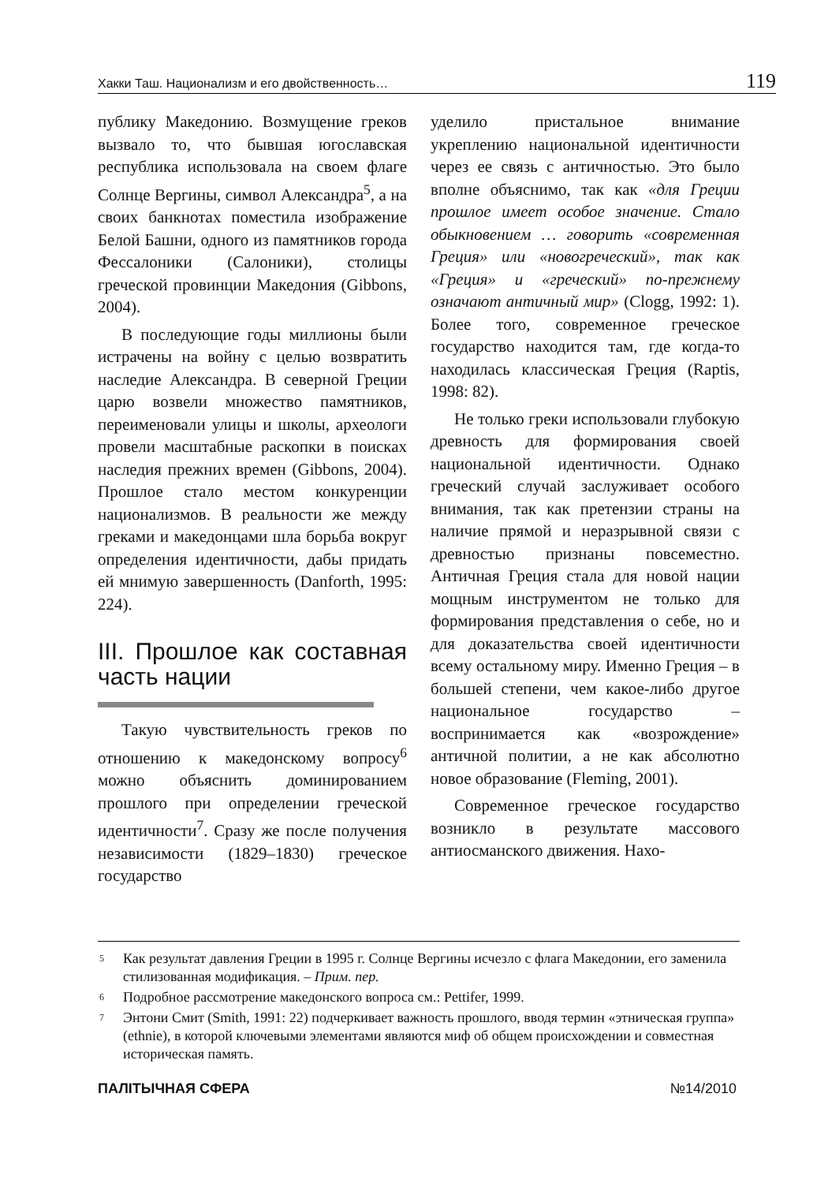Хакки Таш. Национализм и его двойственность… 119
публику Македонию. Возмущение греков вызвало то, что бывшая югославская республика использовала на своем флаге Солнце Вергины, символ Александра<sup>5</sup>, а на своих банкнотах поместила изображение Белой Башни, одного из памятников города Фессалоники (Салоники), столицы греческой провинции Македония (Gibbons, 2004).
В последующие годы миллионы были истрачены на войну с целью возвратить наследие Александра. В северной Греции царю возвели множество памятников, переименовали улицы и школы, археологи провели масштабные раскопки в поисках наследия прежних времен (Gibbons, 2004). Прошлое стало местом конкуренции национализмов. В реальности же между греками и македонцами шла борьба вокруг определения идентичности, дабы придать ей мнимую завершенность (Danforth, 1995: 224).
III. Прошлое как составная часть нации
Такую чувствительность греков по отношению к македонскому вопросу<sup>6</sup> можно объяснить доминированием прошлого при определении греческой идентичности<sup>7</sup>. Сразу же после получения независимости (1829–1830) греческое государство
уделило пристальное внимание укреплению национальной идентичности через ее связь с античностью. Это было вполне объяснимо, так как «для Греции прошлое имеет особое значение. Стало обыкновением … говорить «современная Греция» или «новогреческий», так как «Греция» и «греческий» по-прежнему означают античный мир» (Clogg, 1992: 1). Более того, современное греческое государство находится там, где когда-то находилась классическая Греция (Raptis, 1998: 82).
Не только греки использовали глубокую древность для формирования своей национальной идентичности. Однако греческий случай заслуживает особого внимания, так как претензии страны на наличие прямой и неразрывной связи с древностью признаны повсеместно. Античная Греция стала для новой нации мощным инструментом не только для формирования представления о себе, но и для доказательства своей идентичности всему остальному миру. Именно Греция – в большей степени, чем какое-либо другое национальное государство – воспринимается как «возрождение» античной политии, а не как абсолютно новое образование (Fleming, 2001).
Современное греческое государство возникло в результате массового антиосманского движения. Нахо-
<sup>5</sup> Как результат давления Греции в 1995 г. Солнце Вергины исчезло с флага Македонии, его заменила стилизованная модификация. – Прим. пер.
<sup>6</sup> Подробное рассмотрение македонского вопроса см.: Pettifer, 1999.
<sup>7</sup> Энтони Смит (Smith, 1991: 22) подчеркивает важность прошлого, вводя термин «этническая группа» (ethnie), в которой ключевыми элементами являются миф об общем происхождении и совместная историческая память.
ПАЛІТЫЧНАЯ СФЕРА №14/2010